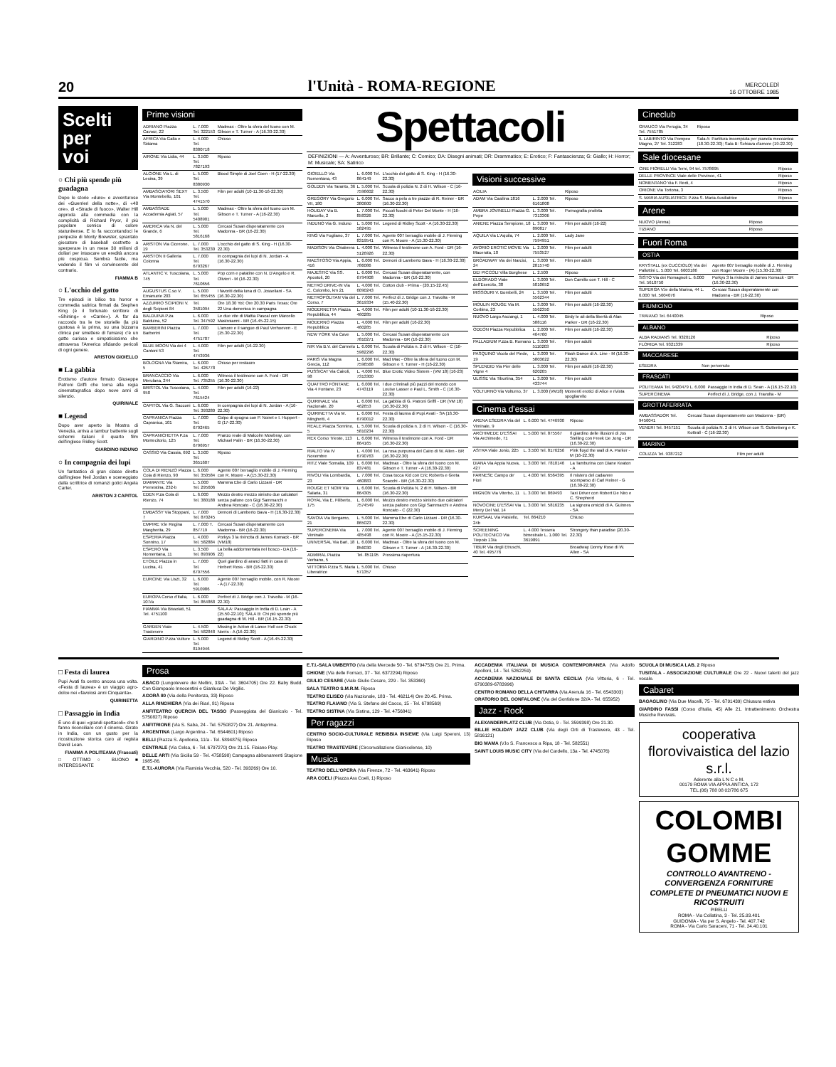20 l'Unità - ROMA-REGIONE MERCOLEDÌ
16 OTTOBRE 1985
Scelti
per
voi
○ Chi più spende più guadagna
Dopo le storie «dure» e avventurose dei «Guerrieri della notte», di «48 ore», di «Strade di fuoco», Walter Hill approda alla commedia con la complicità di Richard Pryor, il più popolare comico di colore statunitense. E lo fa raccontandoci le peripezie di Monty Brewster, spiantato giocatore di baseball costretto a sperperare in un mese 30 milioni di dollari per intascare un eredità ancora più cospicua. Sembra facile, ma vedendo il film vi convincerete del contrario.
FIAMMA B
○ L'occhio del gatto
Tre episodi in bilico tra horror e commedia satirica firmati da Stephen King (è il fortunato scrittore di «Shining» e «Carrie»). A far da raccordo tra le tre storielle (la più gustosa è la prima, su una bizzarra clinica per smettere di fumare) c'è un gatto curioso e simpaticissimo che attraversa l'America sfidando pericoli di ogni genere.
ARISTON GIOIELLO
■ La gabbia
Erotismo d'autore firmato Giuseppe Patroni Griffi che torna alla regia cinematografica dopo nove anni di silenzio.
QUIRINALE
■ Legend
Dopo aver aperto la Mostra di Venezia, arriva a tambur battente sugli schermi italiani il quarto film dell'inglese Ridley Scott.
GIARDINO INDUNO
○ In compagnia dei lupi
Un fantastico di gran classe diretto dall'inglese Neil Jordan e sceneggiato dalla scrittrice di romanzi gotici Angela Carter.
ARISTON 2 CAPITOL
Prime visioni
| ADRIANO Piazza Cavour, 22 | L. 7.000 Tel. 322153 | Madmax - Oltre la sfera del tuono con M. Gibson e T. Turner - A (16.30-22.30) |
| AFRICA Via Galla e Sidama | L. 4.000 Tel. 8380718 | Chiuso |
| AIRONE Via Lidia, 44 | L. 3.500 Tel. 7827193 | Riposo |
| ALCIONE Via L. di Lesina, 39 | L. 5.000 Tel. 8380930 | Blood Simple di Joel Coen - H (17-22.30) |
| AMBASCIATORI SEXY Via Montebello, 101 | L. 3.500 Tel. 4741570 | Film per adulti (10-11.30-16-22.30) |
| AMBASSADE Accademia Agiati, 57 | L. 5.000 Tel. 5408901 | Madmax - Oltre la sfera del tuono con M. Gibson e T. Turner - A (16-22.30) |
| AMERICA Via N. del Grande, 6 | L. 5.000 Tel. 5816168 | Cercasi Susan disperatamente con Madonna - BR (16-22.30) |
| ARISTON Via Cicerone, 19 | L. 7.000 Tel. 353230 | L'occhio del gatto di S. King - H (16.30-22.30) |
| ARISTON II Galleria Colonna | L. 7.000 Tel. 6793267 | In compagnia dei lupi di N. Jordan - A (16.30-22.30) |
| ATLANTIC V. Tuscolana, 745 | L. 5.000 Tel. 7610656 | Pop corn e patatine con N. D'Angelo e R. Olivieri - M (16-22.30) |
| AUGUSTUS C.so V. Emanuele 203 | L. 5.000 Tel. 655455 | I favoriti della luna di O. Josseliani - SA (16.30-22.30) |
| AZZURRO SCIPIONI V. degli Scipioni 84 | Tel. 3581094 | Ore 18.30 Yol; Ore 20.30 Paris Texas; Ore 22 Una domenica in campagna |
| BALDUINA P.za Balduina, 52 | L. 6.000 Tel. 347592 | Le due vite di Mattia Pascal con Marcello Mastroianni - BR (16.45-22.15) |
| BARBERINI Piazza Barberini | L. 7.000 Tel. 4751707 | L'amore e il sangue di Paul Verhoeven - E (15.30-22.30) |
| BLUE MOON Via dei 4 Cantoni 53 | L. 4.000 Tel. 4743936 | Film per adulti (16-22.30) |
| BOLOGNA Via Stamira, 5 | L. 6.000 Tel. 426778 | Chiuso per restauro |
| BRANCACCIO Via Merulana, 244 | L. 6.000 Tel. 735255 | Witness il testimone con A. Ford - DR (16.30-22.30) |
| BRISTOL Via Tuscolana, 950 | L. 4.000 Tel. 7615424 | Film per adulti (16-22) |
| CAPITOL Via G. Sacconi | L. 6.000 Tel. 393280 | In compagnia dei lupi di N. Jordan - A (16-22.30) |
| CAPRANICA Piazza Capranica, 101 | L. 7.000 Tel. 6792465 | Colpo di spugna con P. Noiret e I. Huppert - G (17-22.30) |
| CAPRANICHETTA P.za Montecitorio, 125 | L. 7.000 Tel. 6796957 | Pranzo reale di Malcolm Mowbray, con Michael Palin - BR (16.30-22.30) |
| CASSIO Via Cassia, 692 | L. 3.500 Tel. 3651607 | Riposo |
| COLA DI RIENZO Piazza Cola di Rienzo, 90 | L. 6.000 Tel. 350584 | Agente 007 bersaglio mobile di J. Fleming con R. Moore - A (15.30-22.30) |
| DIAMANTE Via Prenestina, 232-b | L. 5.000 Tel. 295606 | Mamma Ebe di Carlo Lizzani - DR |
| EDEN P.za Cola di Rienzo, 74 | L. 6.000 Tel. 380188 | Mezzo destro mezzo sinistro due calciatori senza pallone con Gigi Sammarchi e Andrea Roncato - C (16.30-22.30) |
| EMBASSY Via Stoppani, 7 | L. 7.000 Tel. 870245 | Demoni di Lamberto Bava - H (16.30-22.30) |
| EMPIRE V.le Regina Margherita, 29 | L. 7.000 T. 857719 | Cercasi Susan disperatamente con Madonna - BR (16-22.30) |
| ESPERIA Piazza Sonnino, 17 | L. 4.000 Tel. 582884 | Porkys 3 la rivincita di James Komack - BR (VM18) |
| ESPERO Via Nomentana, 11 | L. 3.500 Tel. 893906 | La bella addormentata nel bosco - DA (16-22) |
| ETOILE Piazza in Lucina, 41 | L. 7.000 Tel. 6797556 | Quel giardino di aranci fatti in casa di Herbert Ross - BR (16-22.30) |
| EURCINE Via Liszt, 32 | L. 6.000 Tel. 5910986 | Agente 007 bersaglio mobile, con R. Moore - A (17-22.30) |
| EUROPA Corso d'Italia, 107/a | L. 6.000 Tel. 864868 | Perfect di J. Bridge con J. Travolta - M (16-22.30) |
| FIAMMA Via Bissolati, 51 Tel. 4751100 | | SALA A: Passaggio in India di D. Lean - A (15.50-22.10); SALA B: Chi più spende più guadagna di W. Hill - BR (16.15-22.30) |
| GARDEN Viale Trastevere | L. 4.500 Tel. 582848 | Missing in Action di Lance Holl con Chuck Norris - A (16-22.30) |
| GIARDINO P.zza Vulture | L. 5.000 Tel. 8194946 | Legend di Ridley Scott - A (16.45-22.30) |
Spettacoli
DEFINIZIONI — A: Avventuroso; BR: Brillante; C: Comico; DA: Disegni animati; DR: Drammatico; E: Erotico; F: Fantascienza; G: Giallo; H: Horror; M: Musicale; SA: Satirico
| GIOIELLO Via Nomentana, 43 | L. 6.000 Tel. 864149 | L'occhio del gatto di S. King - H (16.30-22.30) |
| GOLDEN Via Taranto, 36 | L. 5.000 Tel. 7596602 | Scuola di polizia N. 2 di H. Wilson - C (16-22.30) |
| GREGORY Via Gregorio VII, 180 | L. 6.000 Tel. 380600 | Sacco a pelo a tre piazze di R. Reiner - BR (16.30-22.30) |
| HOLIDAY Via B. Marcello, 2 | L. 7.000 Tel. 858326 | Piccoli fuochi di Peter Del Monte - H (16-22.30) |
| INDUNO Via G. Induno | L. 5.000 Tel. 582495 | Legend di Ridley Scott - A (16.30-22.30) |
| KING Via Fogliano, 37 | L. 7.000 Tel. 8319541 | Agente 007 bersaglio mobile di J. Fleming con R. Moore - A (15.30-22.30) |
| MADISON Via Chiabrera | L. 4.000 Tel. 5126926 | Witness il testimone con A. Ford - DR (16-22.30) |
| MAESTOSO Via Appia, 416 | L. 6.000 Tel. 786086 | Demoni di Lamberto Bava - H (16.30-22.30) |
| MAJESTIC Via SS. Apostoli, 20 | L. 6.000 Tel. 6794908 | Cercasi Susan disperatamente, con Madonna - BR (16-22.30) |
| METRO DRIVE-IN Via C. Colombo, km 21 | L. 4.000 Tel. 6090243 | Cotton club - Prima - (20.15-22.45) |
| METROPOLITAN Via del Corso, 7 | L. 7.000 Tel. 3619334 | Perfect di J. Bridge con J. Travolta - M (15.40-22.30) |
| MODERNETTA Piazza Repubblica, 44 | L. 4.000 Tel. 460285 | Film per adulti (10-11.30-16-22.30) |
| MODERNO Piazza Repubblica | L. 4.000 Tel. 460285 | Film per adulti (16-22.30) |
| NEW YORK Via Cave | L. 5.000 Tel. 7810271 | Cercasi Susan disperatamente con Madonna - BR (16-22.30) |
| NIR Via B.V. del Carmelo | L. 6.000 Tel. 5982296 | Scuola di Polizia n. 2 di H. Wilson - C (16-22.30) |
| PARIS Via Magna Grecia, 112 | L. 6.000 Tel. 7596568 | Mad Max - Oltre la sfera del tuono con M. Gibson e T. Turner - H (16-22.30) |
| PUSSICAT Via Cairoli, 98 | L. 4.000 Tel. 7313300 | Blue Erotic Video Sistem - (VM 18) (16-23) |
| QUATTRO FONTANE Via 4 Fontane, 23 | L. 6.000 Tel. 4743119 | I due criminali più pazzi del mondo con Louise Lasser e Paul L. Smith - C (16.30-22.30) |
| QUIRINALE Via Nazionale, 20 | L. 6.000 Tel. 462653 | La gabbia di G. Patroni Griffi - DR (VM 18) (16.30-22.30) |
| QUIRINETTA Via M. Minghetti, 4 | L. 6.000 Tel. 6790012 | Festa di laurea di Pupi Avati - SA (16.30-22.30) |
| REALE Piazza Sonnino, 5 | L. 5.000 Tel. 5810234 | Scuola di polizia n. 2 di H. Wilson - C (16.30-22.30) |
| REX Corso Trieste, 113 | L. 6.000 Tel. 864165 | Witness il testimone con A. Ford - DR (16.30-22.30) |
| RIALTO Via IV Novembre | L. 4.000 Tel. 6790763 | La rosa purpurea del Cairo di W. Allen - BR (16.30-22.30) |
| RITZ Viale Somalia, 109 | L. 6.000 Tel. 837481 | Madmax - Oltre la sfera del tuono con M. Gibson e T. Turner - A (16.30-22.30) |
| RIVOLI Via Lombardia, 23 | L. 7.000 Tel. 460883 | Cosa tocca Kid con Eric Roberts e Greta Scacchi - BR (16.30-22.30) |
| ROUGE ET NOIR Via Salaria, 31 | L. 6.000 Tel. 864305 | Scuola di Polizia N. 2 di H. Wilson - BR (16.30-22.30) |
| ROYAL Via E. Filiberto, 175 | L. 6.000 Tel. 7574549 | Mezzo destro mezzo sinistro due calciatori senza pallone con Gigi Sammarchi e Andrea Roncato - C (22.30) |
| SAVOIA Via Bergamo, 21 | L. 5.000 Tel. 865023 | Mamma Ebe di Carlo Lizzani - DR (16.30-22.30) |
| SUPERCINEMA Via Viminale | L. 7.000 Tel. 485498 | Agente 007 bersaglio mobile di J. Fleming con R. Moore - A (15.15-22.30) |
| UNIVERSAL Via Bari, 18 | L. 6.000 Tel. 856030 | Madmax - Oltre la sfera del tuono con M. Gibson e T. Turner - A (16.30-22.30) |
| ADMIRAL Piazza Verbano, 5 | Tel. 851195 | Prossima riapertura |
| VITTORIA P.zza S. Maria Liberatrice | L. 5.000 Tel. 571357 | Chiuso |
Visioni successive
| ACILIA | | Riposo |
| ADAM Via Casilina 1816 | L. 2.000 Tel. 6161808 | Riposo |
| AMBRA JOVINELLI Piazza G. Pepe | L. 3.000 Tel. 7313306 | Pornografia proibita |
| ANIENE Piazza Sempione, 18 | L. 3.000 Tel. 890817 | Film per adulti (16-22) |
| AQUILA Via L'Aquila, 74 | L. 2.000 Tel. 7594951 | Lady Jane |
| AVORIO EROTIC MOVIE Via Macerata, 10 | L. 2.000 Tel. 7553527 | Film per adulti |
| BROADWAY Via dei Narcisi, 24 | L. 3.000 Tel. 2815740 | Film per adulti |
| DEI PICCOLI Villa Borghese | L. 2.500 | Riposo |
| ELDORADO Viale dell'Esercito, 38 | L. 3.000 Tel. 5010652 | Don Camillo con T. Hill - C |
| MISSOURI V. Bombelli, 24 | L. 3.500 Tel. 5562344 | Film per adulti |
| MOULIN ROUGE Via M. Corbino, 23 | L. 3.000 Tel. 5562350 | Film per adulti (16-22.30) |
| NUOVO Largo Asciangi, 1 | L. 4.000 Tel. 588116 | Birdy le ali della libertà di Alan Parker - DR (16-22.30) |
| ODEON Piazza Repubblica | L. 2.000 Tel. 464760 | Film per adulti (16-22.30) |
| PALLADIUM P.zza B. Romano | L. 3.000 Tel. 5110203 | Film per adulti |
| PASQUINO Vicolo del Piede, 19 | L. 3.000 Tel. 5803622 | Flash Dance di A. Line - M (16.30-22.30) |
| SPLENDID Via Pier delle Vigne 4 | L. 3.000 Tel. 620205 | Film per adulti (16-22.30) |
| ULISSE Via Tiburtina, 354 | L. 3.000 Tel. 433744 | Film per adulti |
| VOLTURNO Via Volturno, 37 | L. 3.000 (VM18) | Momenti erotici di Alice e rivista spogliarello |
Cinema d'essai
| ARENA ESEDRA Via del Viminale, 9 | L. 6.000 Tel. 4746930 | Riposo |
| ARCHIMEDE D'ESSAI Via Archimede, 71 | L. 5.000 Tel. 875567 | Il giardino delle illusioni di Jos Stelling con Freek De Jong - DR (16.30-22.30) |
| ASTRA Viale Jonio, 225 | L. 3.500 Tel. 8176256 | Pink floyd the wall di A. Parker - M (16-22.30) |
| DIANA Via Appia Nuova, 427 | L. 3.000 Tel. 7810146 | La Tamburina con Diane Keaton - A |
| FARNESE Campo de' Fiori | L. 4.000 Tel. 6564395 | Il mistero del cadavere scomparso di Carl Reiner - G (16.30-22.30) |
| MIGNON Via Viterbo, 11 | L. 3.000 Tel. 869493 | Taxi Driver con Robert De Niro e C. Shepherd |
| NOVOCINE D'ESSAI Via Merry Del Val, 14 | L. 3.000 Tel. 5816235 | La signora omicidi di A. Guinnes - SA |
| KURSAAL Via Paisiello, 24b | Tel. 864210 | Chiuso |
| SCREENING POLITECNICO Via Tiepolo 13/a | L. 4.000 Tessera bimestrale L. 1.000 Tel. 3619891 | Strongery than paradise (20.30-22.30) |
| TIBUR Via degli Etruschi, 40 Tel. 495776 | | Broadway Donny Rose di W. Allen - SA |
Cineclub
| GRAUCO Via Perugia, 34 Tel. 7551785 | Riposo |
| IL LABIRINTO Via Pompeo Magno, 27 Tel. 312283 | Sala A: Partitura incompiuta per pianola meccanica (18.30-22.30); Sala B: Schiava d'amore (19-22.30) |
Sale diocesane
| CINE FIORELLI Via Terni, 94 tel. 7578695 | Riposo |
| DELLE PROVINCE Viale delle Province, 41 | Riposo |
| NOMENTANO Via F. Redi, 4 | Riposo |
| ORIONE Via Tortona, 3 | Riposo |
| S. MARIA AUSILIATRICE P.zza S. Maria Ausiliatrice | Riposo |
Arene
| NUOVO (Arena) | Riposo |
| TIZIANO | Riposo |
Fuori Roma
OSTIA
| KRYSTALL (ex CUCCIOLO) Via dei Pallottini L. 5.000 Tel. 6603186 | Agente 007 bersaglio mobile di J. Fleming con Roger Moore - (A) (15.30-22.30) |
| SISTO Via dei Romagnoli L. 6.000 Tel. 5610750 | Porkys 3 la rivincita di James Komack - BR (16.30-22.30) |
| SUPERGA V.le della Marina, 44 L. 6.000 Tel. 5604076 | Cercasi Susan disperatamente con Madonna - BR (16-22.30) |
FIUMICINO
| TRAIANO Tel. 6440045 | Riposo |
ALBANO
| ALBA RADIANS Tel. 9320126 | Riposo |
| FLORIDA Tel. 9321339 | Riposo |
MACCARESE
| ESEDRA | Non pervenuto |
FRASCATI
| POLITEAMA Tel. 9420479 L. 6.000 | Passaggio in India di D. Sean - A (16.15-22.10) |
| SUPERCINEMA | Perfect di J. Bridge, con J. Travolta - M |
GROTTAFERRATA
| AMBASSADOR Tel. 9456041 | Cercasi Susan disperatamente con Madonna - (BR) |
| VENERI Tel. 9457151 | Scuola di polizia N. 2 di H. Wilson con S. Guttenberg e K. Kottrall - C (16-22.30) |
MARINO
| COLIZZA Tel. 9387212 | Film per adulti |
□ Festa di laurea
Pupi Avati fa centro ancora una volta. «Festa di laurea» è un viaggio agro-dolce nei «favolosi anni Cinquanta».
QUIRINETTA
□ Passaggio in India
È uno di quei «grandi spettacoli» che ti fanno riconciliare con il cinema. Girato in India, con un gusto per la ricostruzione storica caro al regista David Lean.
FIAMMA A POLITEAMA (Frascati)
□ OTTIMO ○ BUONO ■ INTERESSANTE
Prosa
ABACO (Lungotevere dei Mellini, 33/A - Tel. 3604705) Ore 22. Baby Budd. Con Giampaolo Innocentini e Gianluca De Virgilis.
AGORÀ 80 (Via della Penitenza, 33) Riposo
ALLA RINGHIERA (Via dei Riari, 81) Riposo
ANFITEATRO QUERCIA DEL TASSO (Passeggiata del Gianicolo - Tel. 5750827) Riposo
ANFITRIONE (Via S. Saba, 24 - Tel. 5750827) Ore 21. Anteprima.
ARGENTINA (Largo Argentina - Tel. 6544601) Riposo
BELLI (Piazza S. Apollonia, 11/a - Tel. 5894875) Riposo
CENTRALE (Via Celsa, 6 - Tel. 6797270) Ore 21.15. Flaiano Play.
DELLE ARTI (Via Sicilia 59 - Tel. 4758598) Campagna abbonamenti Stagione 1985-86.
E.T.I.-AURORA (Via Flaminia Vecchia, 520 - Tel. 393269) Ore 10.
E.T.I.-SALA UMBERTO (Via della Mercede 50 - Tel. 6794753) Ore 21. Prima.
GHIONE (Via delle Fornaci, 37 - Tel. 6372294) Riposo
GIULIO CESARE (Viale Giulio Cesare, 229 - Tel. 353360)
SALA TEATRO S.M.R.M. Riposo
TEATRO ELISEO (Via Nazionale, 183 - Tel. 462114) Ore 20.45. Prima.
TEATRO FLAIANO (Via S. Stefano del Cacco, 15 - Tel. 6798569)
TEATRO SISTINA (Via Sistina, 129 - Tel. 4756841)
Per ragazzi
CENTRO SOCIO-CULTURALE REBIBBIA INSIEME (Via Luigi Speroni, 13) Riposo
TEATRO TRASTEVERE (Circonvallazione Gianicolense, 10)
Musica
TEATRO DELL'OPERA (Via Firenze, 72 - Tel. 463641) Riposo
ARA COELI (Piazza Ara Coeli, 1) Riposo
ACCADEMIA ITALIANA DI MUSICA CONTEMPORANEA (Via Adolfo Apolloni, 14 - Tel. 5262259)
ACCADEMIA NAZIONALE DI SANTA CECILIA (Via Vittoria, 6 - Tel. 6790389-6783996)
CENTRO ROMANO DELLA CHITARRA (Via Arenula 16 - Tel. 6543303)
ORATORIO DEL GONFALONE (Via del Gonfalone 32/A - Tel. 655952)
Jazz - Rock
ALEXANDERPLATZ CLUB (Via Ostia, 9 - Tel. 3599398) Ore 21.30.
BILLIE HOLIDAY JAZZ CLUB (Via degli Orti di Trastevere, 43 - Tel. 5816121)
BIG MAMA (V.lo S. Francesco a Ripa, 18 - Tel. 582551)
SAINT LOUIS MUSIC CITY (Via del Cardello, 13a - Tel. 4745076)
SCUOLA DI MUSICA LAB. 2 Riposo
TUSITALA - ASSOCIAZIONE CULTURALE Ore 22 - Nuovi talenti del jazz vocale.
Cabaret
BAGAGLINO (Via Due Macelli, 75 - Tel. 6791439) Chiusura estiva
GIARDINO FASSI (Corso d'Italia, 45) Alle 21. Intrattenimento Orchestra Musiche Revivals.
cooperativa florovivaistica del lazio s.r.l.
Aderente alla L N C e M.
00179 ROMA VIA APPIA ANTICA, 172
TEL.(06) 788 08 02/786 675
COLOMBI GOMME
CONTROLLO AVANTRENO - CONVERGENZA FORNITURE COMPLETE DI PNEUMATICI NUOVI E RICOSTRUITI
PIRELLI
ROMA - Via Collatina, 3 - Tel. 25.93.401
GUIDONIA - Via per S. Angelo - Tel. 407.742
ROMA - Via Carlo Saraceni, 71 - Tel. 24.40.101